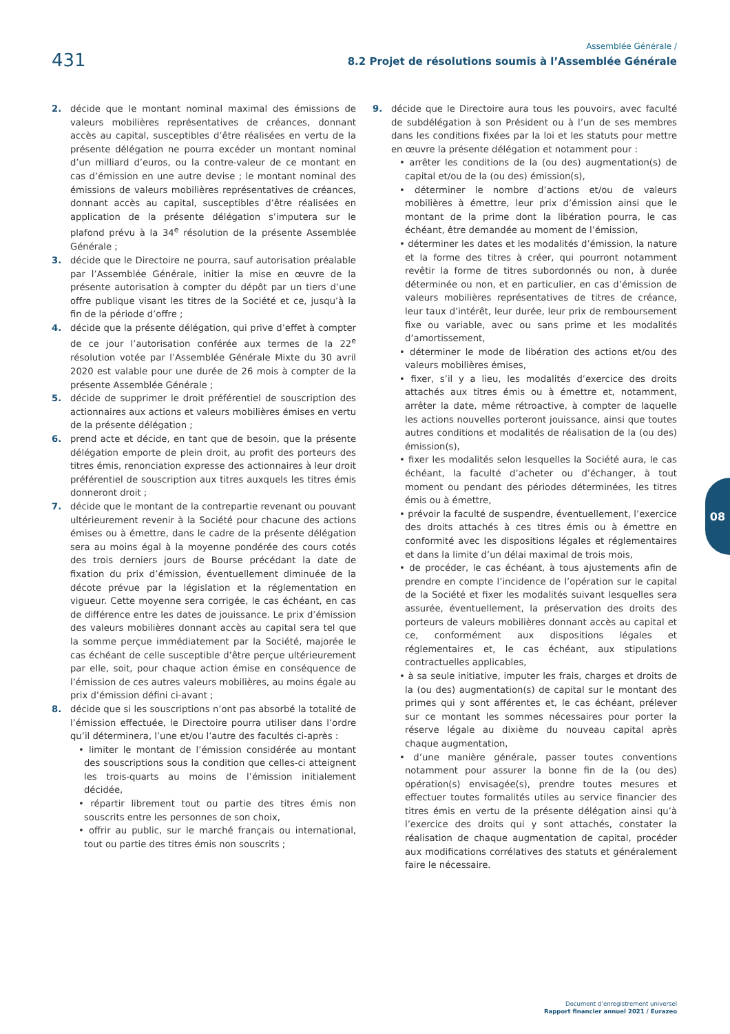431
Assemblée Générale /
8.2 Projet de résolutions soumis à l’Assemblée Générale
2. décide que le montant nominal maximal des émissions de valeurs mobilières représentatives de créances, donnant accès au capital, susceptibles d’être réalisées en vertu de la présente délégation ne pourra excéder un montant nominal d’un milliard d’euros, ou la contre-valeur de ce montant en cas d’émission en une autre devise ; le montant nominal des émissions de valeurs mobilières représentatives de créances, donnant accès au capital, susceptibles d’être réalisées en application de la présente délégation s’imputera sur le plafond prévu à la 34<sup>e</sup> résolution de la présente Assemblée Générale ;
3. décide que le Directoire ne pourra, sauf autorisation préalable par l’Assemblée Générale, initier la mise en œuvre de la présente autorisation à compter du dépôt par un tiers d’une offre publique visant les titres de la Société et ce, jusqu’à la fin de la période d’offre ;
4. décide que la présente délégation, qui prive d’effet à compter de ce jour l’autorisation conférée aux termes de la 22<sup>e</sup> résolution votée par l’Assemblée Générale Mixte du 30 avril 2020 est valable pour une durée de 26 mois à compter de la présente Assemblée Générale ;
5. décide de supprimer le droit préférentiel de souscription des actionnaires aux actions et valeurs mobilières émises en vertu de la présente délégation ;
6. prend acte et décide, en tant que de besoin, que la présente délégation emporte de plein droit, au profit des porteurs des titres émis, renonciation expresse des actionnaires à leur droit préférentiel de souscription aux titres auxquels les titres émis donneront droit ;
7. décide que le montant de la contrepartie revenant ou pouvant ultérieurement revenir à la Société pour chacune des actions émises ou à émettre, dans le cadre de la présente délégation sera au moins égal à la moyenne pondérée des cours cotés des trois derniers jours de Bourse précédant la date de fixation du prix d’émission, éventuellement diminuée de la décote prévue par la législation et la réglementation en vigueur. Cette moyenne sera corrigée, le cas échéant, en cas de différence entre les dates de jouissance. Le prix d’émission des valeurs mobilières donnant accès au capital sera tel que la somme perçue immédiatement par la Société, majorée le cas échéant de celle susceptible d’être perçue ultérieurement par elle, soit, pour chaque action émise en conséquence de l’émission de ces autres valeurs mobilières, au moins égale au prix d’émission défini ci-avant ;
8. décide que si les souscriptions n’ont pas absorbé la totalité de l’émission effectuée, le Directoire pourra utiliser dans l’ordre qu’il déterminera, l’une et/ou l’autre des facultés ci-après :
• limiter le montant de l’émission considérée au montant des souscriptions sous la condition que celles-ci atteignent les trois-quarts au moins de l’émission initialement décidée,
• répartir librement tout ou partie des titres émis non souscrits entre les personnes de son choix,
• offrir au public, sur le marché français ou international, tout ou partie des titres émis non souscrits ;
9. décide que le Directoire aura tous les pouvoirs, avec faculté de subdélégation à son Président ou à l’un de ses membres dans les conditions fixées par la loi et les statuts pour mettre en œuvre la présente délégation et notamment pour :
• arrêter les conditions de la (ou des) augmentation(s) de capital et/ou de la (ou des) émission(s),
• déterminer le nombre d’actions et/ou de valeurs mobilières à émettre, leur prix d’émission ainsi que le montant de la prime dont la libération pourra, le cas échéant, être demandée au moment de l’émission,
• déterminer les dates et les modalités d’émission, la nature et la forme des titres à créer, qui pourront notamment revêtir la forme de titres subordonnés ou non, à durée déterminée ou non, et en particulier, en cas d’émission de valeurs mobilières représentatives de titres de créance, leur taux d’intérêt, leur durée, leur prix de remboursement fixe ou variable, avec ou sans prime et les modalités d’amortissement,
• déterminer le mode de libération des actions et/ou des valeurs mobilières émises,
• fixer, s’il y a lieu, les modalités d’exercice des droits attachés aux titres émis ou à émettre et, notamment, arrêter la date, même rétroactive, à compter de laquelle les actions nouvelles porteront jouissance, ainsi que toutes autres conditions et modalités de réalisation de la (ou des) émission(s),
• fixer les modalités selon lesquelles la Société aura, le cas échéant, la faculté d’acheter ou d’échanger, à tout moment ou pendant des périodes déterminées, les titres émis ou à émettre,
• prévoir la faculté de suspendre, éventuellement, l’exercice des droits attachés à ces titres émis ou à émettre en conformité avec les dispositions légales et réglementaires et dans la limite d’un délai maximal de trois mois,
• de procéder, le cas échéant, à tous ajustements afin de prendre en compte l’incidence de l’opération sur le capital de la Société et fixer les modalités suivant lesquelles sera assurée, éventuellement, la préservation des droits des porteurs de valeurs mobilières donnant accès au capital et ce, conformément aux dispositions légales et réglementaires et, le cas échéant, aux stipulations contractuelles applicables,
• à sa seule initiative, imputer les frais, charges et droits de la (ou des) augmentation(s) de capital sur le montant des primes qui y sont afférentes et, le cas échéant, prélever sur ce montant les sommes nécessaires pour porter la réserve légale au dixième du nouveau capital après chaque augmentation,
• d’une manière générale, passer toutes conventions notamment pour assurer la bonne fin de la (ou des) opération(s) envisagée(s), prendre toutes mesures et effectuer toutes formalités utiles au service financier des titres émis en vertu de la présente délégation ainsi qu’à l’exercice des droits qui y sont attachés, constater la réalisation de chaque augmentation de capital, procéder aux modifications corrélatives des statuts et généralement faire le nécessaire.
08
Document d’enregistrement universel
Rapport financier annuel 2021 / Eurazeo